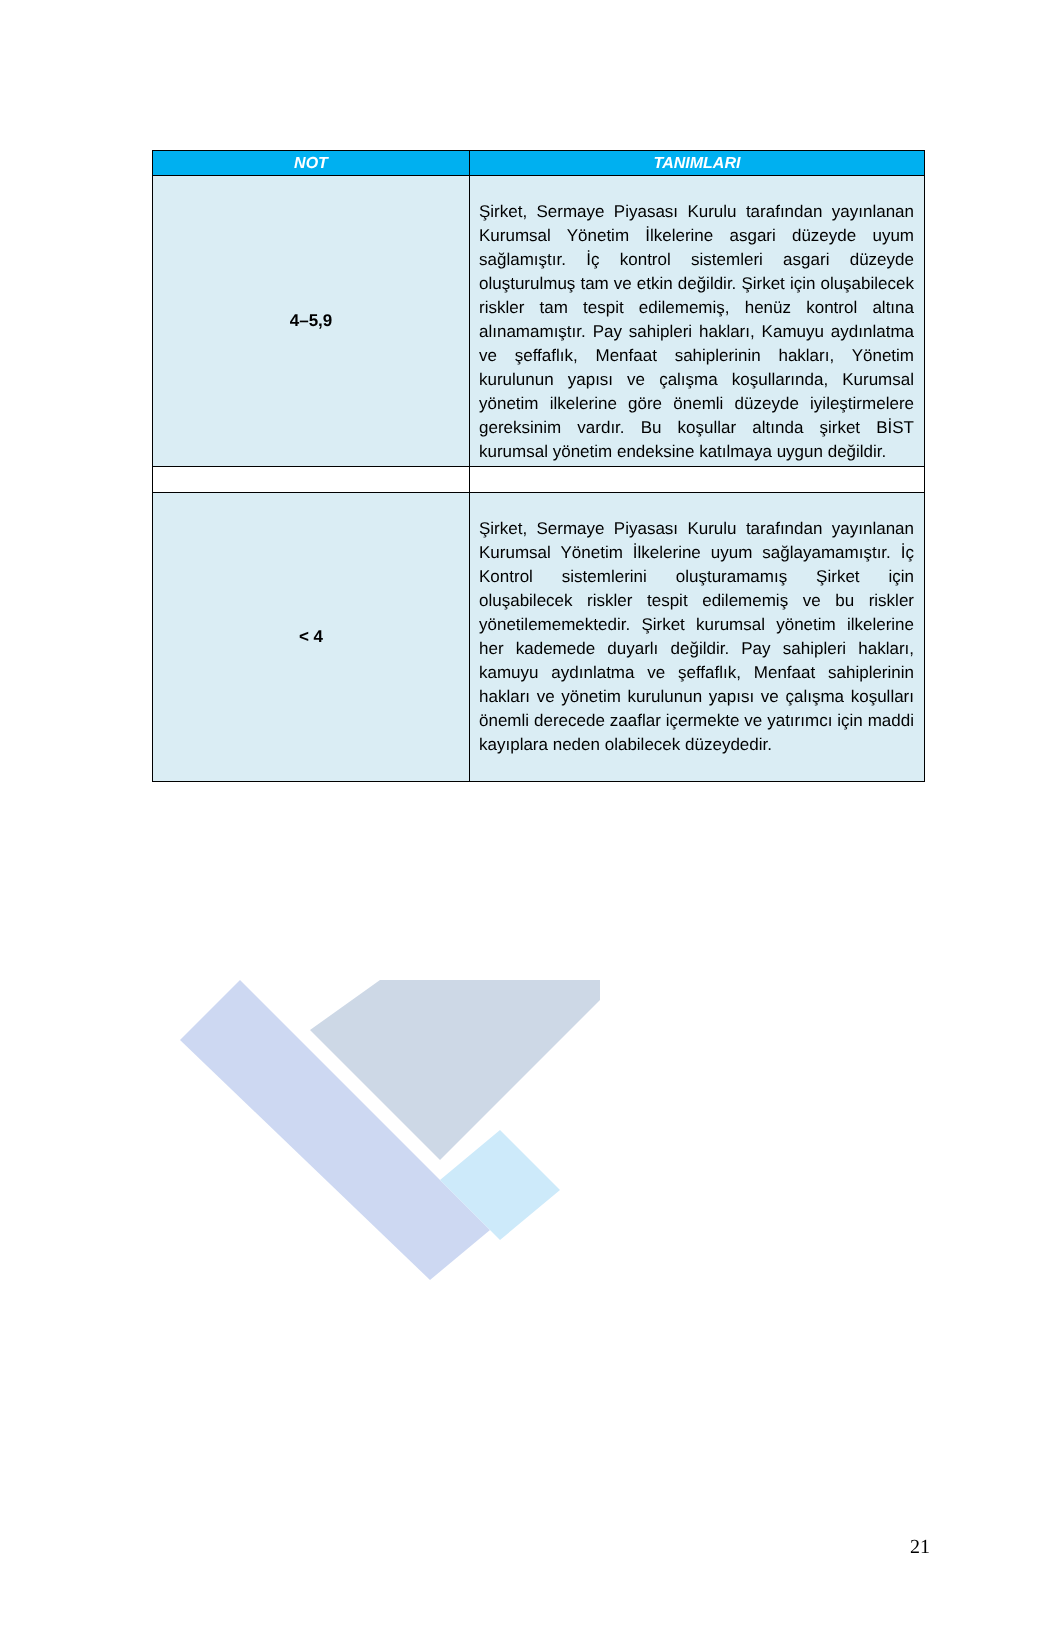| NOT | TANIMLARI |
| --- | --- |
| 4–5,9 | Şirket, Sermaye Piyasası Kurulu tarafından yayınlanan Kurumsal Yönetim İlkelerine asgari düzeyde uyum sağlamıştır. İç kontrol sistemleri asgari düzeyde oluşturulmuş tam ve etkin değildir. Şirket için oluşabilecek riskler tam tespit edilememiş, henüz kontrol altına alınamamıştır. Pay sahipleri hakları, Kamuyu aydınlatma ve şeffaflık, Menfaat sahiplerinin hakları, Yönetim kurulunun yapısı ve çalışma koşullarında, Kurumsal yönetim ilkelerine göre önemli düzeyde iyileştirmelere gereksinim vardır. Bu koşullar altında şirket BİST kurumsal yönetim endeksine katılmaya uygun değildir. |
| < 4 | Şirket, Sermaye Piyasası Kurulu tarafından yayınlanan Kurumsal Yönetim İlkelerine uyum sağlayamamıştır. İç Kontrol sistemlerini oluşturamamış Şirket için oluşabilecek riskler tespit edilememiş ve bu riskler yönetilememektedir. Şirket kurumsal yönetim ilkelerine her kademede duyarlı değildir. Pay sahipleri hakları, kamuyu aydınlatma ve şeffaflık, Menfaat sahiplerinin hakları ve yönetim kurulunun yapısı ve çalışma koşulları önemli derecede zaaflar içermekte ve yatırımcı için maddi kayıplara neden olabilecek düzeydedir. |
21